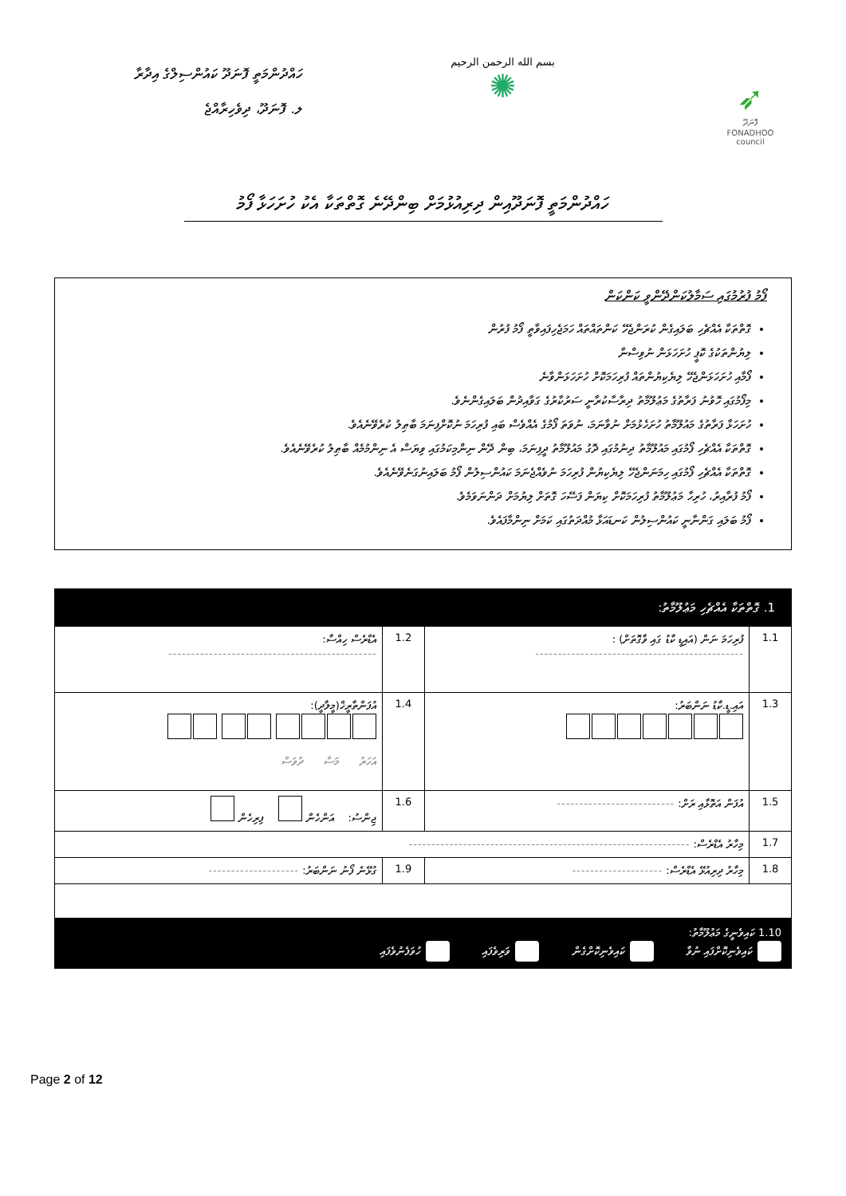ހައްދުންމަތީ ފޮނަދޫ ކައުންސިލްގެ އިދާރާ
ލ. ފޮނަދޫ، ދިވެހިރާއްޖެ
بسم الله الرحمن الرحيم
✺
➶
ފޮނަދޫ
FONADHOO
council
ހައްދުންމަތީ ފޮނަދޫއިން ދިރިއުޅުމަށް ބިންދޭނެ ގޮތްތަކާ އެކު ހުށަހަޅާ ފޯމު
ފޯމު ފުރުމުގައި ސަމާލުކަންދޭންވީ ކަންކަން
ގޮތްތަކާ އެއްޗެހި ބަލައިގެން ކުރަންޖެހޭ ކަންތައްތައް ހަމަޖެހިފައިވާތީ ފޯމު ފުރުން
ލިޔުންތަކުގެ ކޮޕީ ހުށަހަޅަން ނުވިސްނާ
ފޯމާއި ހުށަހަޅަންޖެހޭ ލިޔެކިޔުންތައް ފުރިހަމަކޮށް ހުށަހަޅަންވާނެ
މިފޯމުގައި ހޮވުނު ފަރާތުގެ މަޢުލޫމާތު ދިރާސާކުރާނީ ސަރުކާރުގެ ގަވާއިދުން ބަލައިގެންނެވެ.
ހުށަހަޅާ ފަރާތުގެ މައުލޫމާތު ހުށަހެޅުމަށް ނުވާނަމަ، ނުވަތަ ފޯމުގެ އެއްވެސް ބައި ފުރިހަމަ ނުކޮށްފިނަމަ ބާޠިލު ކުރެވޭނެއެވެ.
ގޮތްތަކާ އެއްޗެހި ފޯމުގައި މައުލޫމާތު ދިނުމުގައި ދޮގު މައުލޫމާތު ދީފިނަމަ، ބިން ދޭން ނިންމިކަމުގައި ވިޔަސް އެ ނިންމުމެއް ބާޠިލު ކުރެވޭނެއެވެ.
ގޮތްތަކާ އެއްޗެހި ފޯމުގައި ހިމަނަންޖެހޭ ލިޔެކިޔުން ފުރިހަމަ ނުވެއްޖެނަމަ ކައުންސިލުން ފޯމު ބަލައިނުގަނެވޭނެއެވެ.
ފޯމު ފުރާއިރު، ހުރިހާ މަޢުލޫމާތު ފުރިހަމަކޮށް ކިޔަން ފަސޭހަ ގޮތަށް ލިޔުމަށް ދަންނަވަމެވެ.
ފޯމު ބަލައި ގަންނާނީ ކައުންސިލުން ކަނޑައަޅާ މުއްދަތުގައި ކަމަށް ނިންމާފައެވެ.
| 1. ގޮތްތަކާ އެއްޗެހި މަޢުލޫމާތު: | | | |
| 1.1 | ފުރިހަމަ ނަން (އައިޑީ ކާޑު ގައި ވާގޮތަށް) : ---------------------------------------------- | 1.2 | އެޑްރެސް ހިއްސާ: ---------------------------------------------- |
| 1.3 | އައި.ޑީ.ކާޑު ނަންބަރު: | 1.4 | އުފަންތާރީޚް(މީލާދީ): އަހަރު މަސް ދުވަސް |
| 1.5 | އުފަން އަތޮޅާއި ރަށް: -------------------------- | 1.6 | ޖިންސު: އަންހެން ފިރިހެން |
| 1.7 | މިހާރު އެޑްރެސް: -------------------------------------------------------------- | | |
| 1.8 | މިހާރު ދިރިއުޅޭ އެޑްރެސް: -------------------- | 1.9 | ގުޅޭނެ ފޯނު ނަންބަރު: -------------------- |
| 1.10 ކައިވެނީގެ މަޢުލޫމާތު: ކައިވެނިކޮށްފައި ނުވާ ކައިވެނިކޮށްގެން ވަރިވެފައި ހުވަފެނުވެފައި | | | |
Page 2 of 12